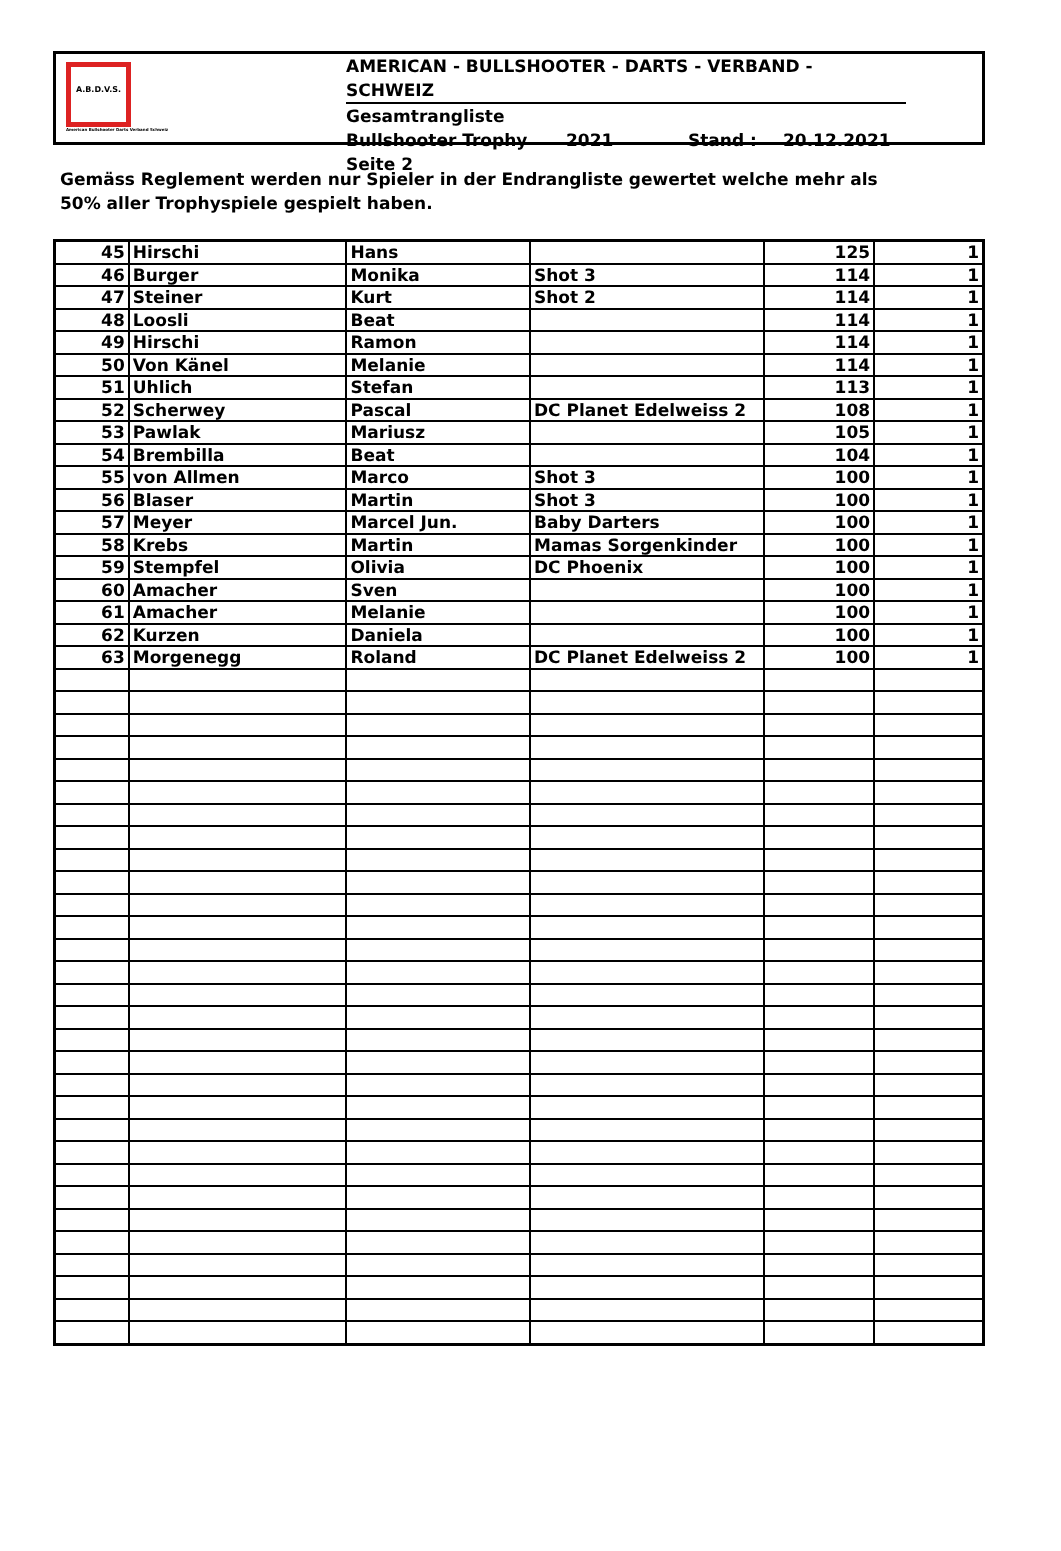A.B.D.V.S.
American Bullshooter Darts Verband Schweiz
AMERICAN - BULLSHOOTER - DARTS - VERBAND - SCHWEIZ
Gesamtrangliste
Bullshooter Trophy 2021 Stand : 20.12.2021
Seite 2
Gemäss Reglement werden nur Spieler in der Endrangliste gewertet welche mehr als
50% aller Trophyspiele gespielt haben.
| 45 | Hirschi | Hans | | 125 | 1 |
| 46 | Burger | Monika | Shot 3 | 114 | 1 |
| 47 | Steiner | Kurt | Shot 2 | 114 | 1 |
| 48 | Loosli | Beat | | 114 | 1 |
| 49 | Hirschi | Ramon | | 114 | 1 |
| 50 | Von Känel | Melanie | | 114 | 1 |
| 51 | Uhlich | Stefan | | 113 | 1 |
| 52 | Scherwey | Pascal | DC Planet Edelweiss 2 | 108 | 1 |
| 53 | Pawlak | Mariusz | | 105 | 1 |
| 54 | Brembilla | Beat | | 104 | 1 |
| 55 | von Allmen | Marco | Shot 3 | 100 | 1 |
| 56 | Blaser | Martin | Shot 3 | 100 | 1 |
| 57 | Meyer | Marcel Jun. | Baby Darters | 100 | 1 |
| 58 | Krebs | Martin | Mamas Sorgenkinder | 100 | 1 |
| 59 | Stempfel | Olivia | DC Phoenix | 100 | 1 |
| 60 | Amacher | Sven | | 100 | 1 |
| 61 | Amacher | Melanie | | 100 | 1 |
| 62 | Kurzen | Daniela | | 100 | 1 |
| 63 | Morgenegg | Roland | DC Planet Edelweiss 2 | 100 | 1 |